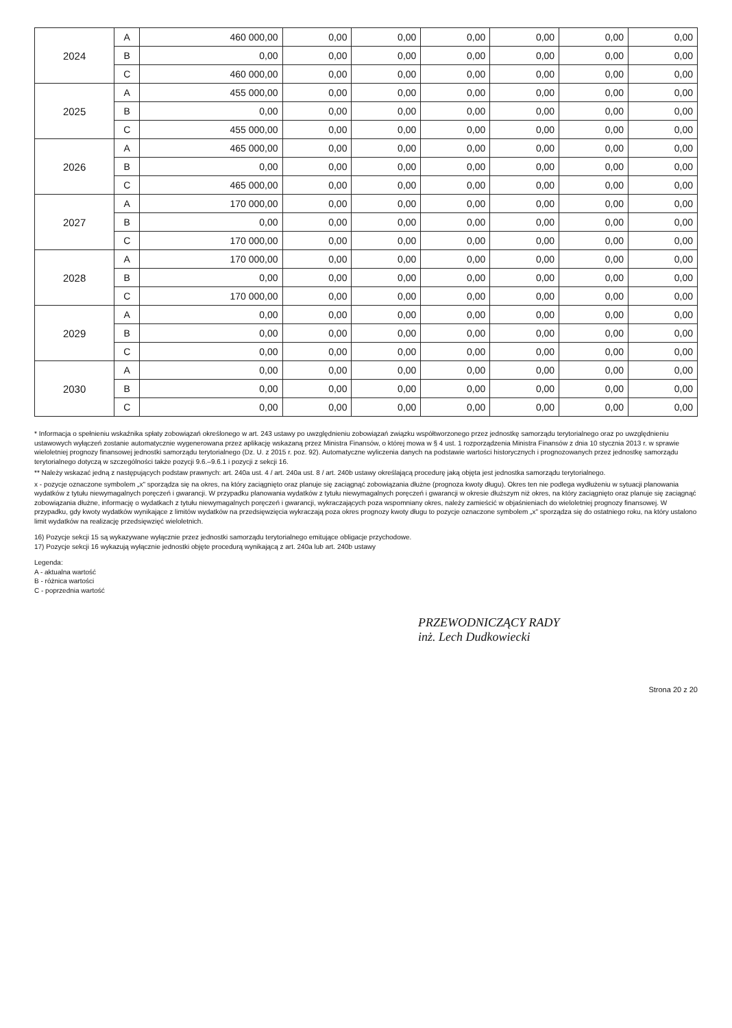| 2024 | A | 460 000,00 | 0,00 | 0,00 | 0,00 | 0,00 | 0,00 | 0,00 |
| | B | 0,00 | 0,00 | 0,00 | 0,00 | 0,00 | 0,00 | 0,00 |
| | C | 460 000,00 | 0,00 | 0,00 | 0,00 | 0,00 | 0,00 | 0,00 |
| 2025 | A | 455 000,00 | 0,00 | 0,00 | 0,00 | 0,00 | 0,00 | 0,00 |
| | B | 0,00 | 0,00 | 0,00 | 0,00 | 0,00 | 0,00 | 0,00 |
| | C | 455 000,00 | 0,00 | 0,00 | 0,00 | 0,00 | 0,00 | 0,00 |
| 2026 | A | 465 000,00 | 0,00 | 0,00 | 0,00 | 0,00 | 0,00 | 0,00 |
| | B | 0,00 | 0,00 | 0,00 | 0,00 | 0,00 | 0,00 | 0,00 |
| | C | 465 000,00 | 0,00 | 0,00 | 0,00 | 0,00 | 0,00 | 0,00 |
| 2027 | A | 170 000,00 | 0,00 | 0,00 | 0,00 | 0,00 | 0,00 | 0,00 |
| | B | 0,00 | 0,00 | 0,00 | 0,00 | 0,00 | 0,00 | 0,00 |
| | C | 170 000,00 | 0,00 | 0,00 | 0,00 | 0,00 | 0,00 | 0,00 |
| 2028 | A | 170 000,00 | 0,00 | 0,00 | 0,00 | 0,00 | 0,00 | 0,00 |
| | B | 0,00 | 0,00 | 0,00 | 0,00 | 0,00 | 0,00 | 0,00 |
| | C | 170 000,00 | 0,00 | 0,00 | 0,00 | 0,00 | 0,00 | 0,00 |
| 2029 | A | 0,00 | 0,00 | 0,00 | 0,00 | 0,00 | 0,00 | 0,00 |
| | B | 0,00 | 0,00 | 0,00 | 0,00 | 0,00 | 0,00 | 0,00 |
| | C | 0,00 | 0,00 | 0,00 | 0,00 | 0,00 | 0,00 | 0,00 |
| 2030 | A | 0,00 | 0,00 | 0,00 | 0,00 | 0,00 | 0,00 | 0,00 |
| | B | 0,00 | 0,00 | 0,00 | 0,00 | 0,00 | 0,00 | 0,00 |
| | C | 0,00 | 0,00 | 0,00 | 0,00 | 0,00 | 0,00 | 0,00 |
* Informacja o spełnieniu wskaźnika spłaty zobowiązań określonego w art. 243 ustawy po uwzględnieniu zobowiązań związku współtworzonego przez jednostkę samorządu terytorialnego oraz po uwzględnieniu ustawowych wyłączeń zostanie automatycznie wygenerowana przez aplikację wskazaną przez Ministra Finansów, o której mowa w § 4 ust. 1 rozporządzenia Ministra Finansów z dnia 10 stycznia 2013 r. w sprawie wieloletniej prognozy finansowej jednostki samorządu terytorialnego (Dz. U. z 2015 r. poz. 92). Automatyczne wyliczenia danych na podstawie wartości historycznych i prognozowanych przez jednostkę samorządu terytorialnego dotyczą w szczególności także pozycji 9.6.–9.6.1 i pozycji z sekcji 16.
** Należy wskazać jedną z następujących podstaw prawnych: art. 240a ust. 4 / art. 240a ust. 8 / art. 240b ustawy określającą procedurę jaką objęta jest jednostka samorządu terytorialnego.
x - pozycje oznaczone symbolem „x" sporządza się na okres, na który zaciągnięto oraz planuje się zaciągnąć zobowiązania dłużne (prognoza kwoty długu). Okres ten nie podlega wydłużeniu w sytuacji planowania wydatków z tytułu niewymagalnych poręczeń i gwarancji. W przypadku planowania wydatków z tytułu niewymagalnych poręczeń i gwarancji w okresie dłuższym niż okres, na który zaciągnięto oraz planuje się zaciągnąć zobowiązania dłużne, informację o wydatkach z tytułu niewymagalnych poręczeń i gwarancji, wykraczających poza wspomniany okres, należy zamieścić w objaśnieniach do wieloletniej prognozy finansowej. W przypadku, gdy kwoty wydatków wynikające z limitów wydatków na przedsięwzięcia wykraczają poza okres prognozy kwoty długu to pozycje oznaczone symbolem „x" sporządza się do ostatniego roku, na który ustalono limit wydatków na realizację przedsięwzięć wieloletnich.
16) Pozycje sekcji 15 są wykazywane wyłącznie przez jednostki samorządu terytorialnego emitujące obligacje przychodowe.
17) Pozycje sekcji 16 wykazują wyłącznie jednostki objęte procedurą wynikającą z art. 240a lub art. 240b ustawy
Legenda:
A - aktualna wartość
B - różnica wartości
C - poprzednia wartość
PRZEWODNICZĄCY RADY
inż. Lech Dudkowiecki
Strona 20 z 20